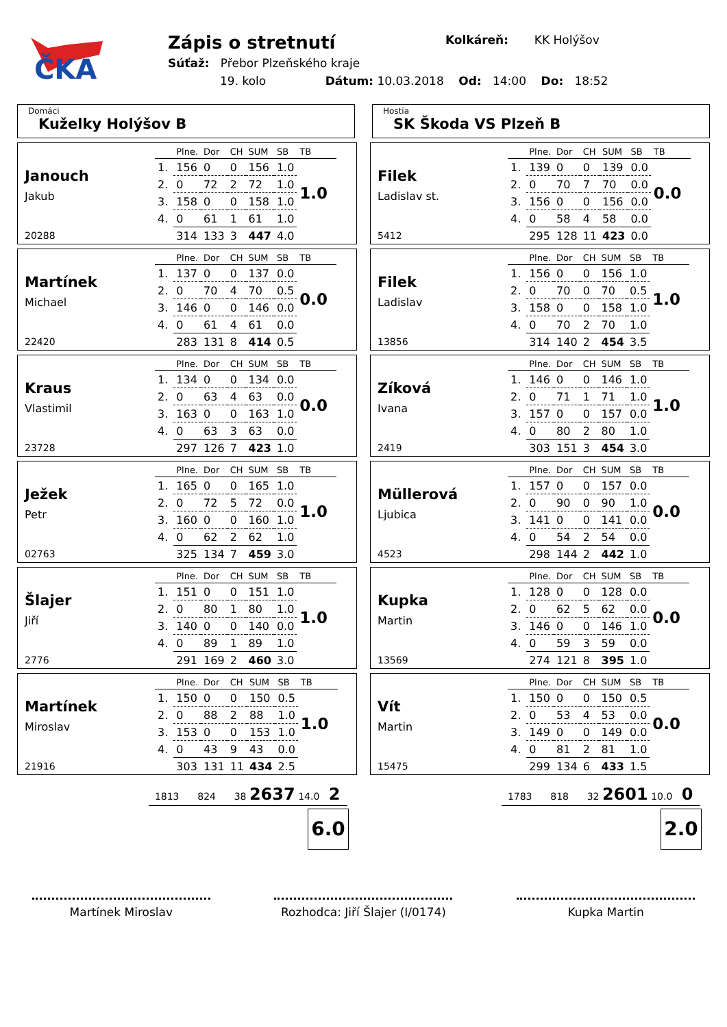ČKA
Zápis o stretnutí
Kolkáreň: KK Holýšov
Súťaž: Přebor Plzeňského kraje
19. kolo Dátum: 10.03.2018 Od: 14:00 Do: 18:52
Domáci
Kuželky Holýšov B
Hostia
SK Škoda VS Plzeň B
Janouch
Jakub
20288
| | Plne. | Dor | CH | SUM | SB | TB |
| --- | --- | --- | --- | --- | --- | --- |
| 1. | 156 | 0 | 0 | 156 | 1.0 | 1.0 |
| 2. | 0 | 72 | 2 | 72 | 1.0 | |
| 3. | 158 | 0 | 0 | 158 | 1.0 | |
| 4. | 0 | 61 | 1 | 61 | 1.0 | |
| | 314 | 133 | 3 | 447 | 4.0 | |
Martínek
Michael
22420
| | Plne. | Dor | CH | SUM | SB | TB |
| --- | --- | --- | --- | --- | --- | --- |
| 1. | 137 | 0 | 0 | 137 | 0.0 | 0.0 |
| 2. | 0 | 70 | 4 | 70 | 0.5 | |
| 3. | 146 | 0 | 0 | 146 | 0.0 | |
| 4. | 0 | 61 | 4 | 61 | 0.0 | |
| | 283 | 131 | 8 | 414 | 0.5 | |
Kraus
Vlastimil
23728
| | Plne. | Dor | CH | SUM | SB | TB |
| --- | --- | --- | --- | --- | --- | --- |
| 1. | 134 | 0 | 0 | 134 | 0.0 | 0.0 |
| 2. | 0 | 63 | 4 | 63 | 0.0 | |
| 3. | 163 | 0 | 0 | 163 | 1.0 | |
| 4. | 0 | 63 | 3 | 63 | 0.0 | |
| | 297 | 126 | 7 | 423 | 1.0 | |
Ježek
Petr
02763
| | Plne. | Dor | CH | SUM | SB | TB |
| --- | --- | --- | --- | --- | --- | --- |
| 1. | 165 | 0 | 0 | 165 | 1.0 | 1.0 |
| 2. | 0 | 72 | 5 | 72 | 0.0 | |
| 3. | 160 | 0 | 0 | 160 | 1.0 | |
| 4. | 0 | 62 | 2 | 62 | 1.0 | |
| | 325 | 134 | 7 | 459 | 3.0 | |
Šlajer
Jiří
2776
| | Plne. | Dor | CH | SUM | SB | TB |
| --- | --- | --- | --- | --- | --- | --- |
| 1. | 151 | 0 | 0 | 151 | 1.0 | 1.0 |
| 2. | 0 | 80 | 1 | 80 | 1.0 | |
| 3. | 140 | 0 | 0 | 140 | 0.0 | |
| 4. | 0 | 89 | 1 | 89 | 1.0 | |
| | 291 | 169 | 2 | 460 | 3.0 | |
Martínek
Miroslav
21916
| | Plne. | Dor | CH | SUM | SB | TB |
| --- | --- | --- | --- | --- | --- | --- |
| 1. | 150 | 0 | 0 | 150 | 0.5 | 1.0 |
| 2. | 0 | 88 | 2 | 88 | 1.0 | |
| 3. | 153 | 0 | 0 | 153 | 1.0 | |
| 4. | 0 | 43 | 9 | 43 | 0.0 | |
| | 303 | 131 | 11 | 434 | 2.5 | |
Filek
Ladislav st.
5412
| | Plne. | Dor | CH | SUM | SB | TB |
| --- | --- | --- | --- | --- | --- | --- |
| 1. | 139 | 0 | 0 | 139 | 0.0 | 0.0 |
| 2. | 0 | 70 | 7 | 70 | 0.0 | |
| 3. | 156 | 0 | 0 | 156 | 0.0 | |
| 4. | 0 | 58 | 4 | 58 | 0.0 | |
| | 295 | 128 | 11 | 423 | 0.0 | |
Filek
Ladislav
13856
| | Plne. | Dor | CH | SUM | SB | TB |
| --- | --- | --- | --- | --- | --- | --- |
| 1. | 156 | 0 | 0 | 156 | 1.0 | 1.0 |
| 2. | 0 | 70 | 0 | 70 | 0.5 | |
| 3. | 158 | 0 | 0 | 158 | 1.0 | |
| 4. | 0 | 70 | 2 | 70 | 1.0 | |
| | 314 | 140 | 2 | 454 | 3.5 | |
Zíková
Ivana
2419
| | Plne. | Dor | CH | SUM | SB | TB |
| --- | --- | --- | --- | --- | --- | --- |
| 1. | 146 | 0 | 0 | 146 | 1.0 | 1.0 |
| 2. | 0 | 71 | 1 | 71 | 1.0 | |
| 3. | 157 | 0 | 0 | 157 | 0.0 | |
| 4. | 0 | 80 | 2 | 80 | 1.0 | |
| | 303 | 151 | 3 | 454 | 3.0 | |
Müllerová
Ljubica
4523
| | Plne. | Dor | CH | SUM | SB | TB |
| --- | --- | --- | --- | --- | --- | --- |
| 1. | 157 | 0 | 0 | 157 | 0.0 | 0.0 |
| 2. | 0 | 90 | 0 | 90 | 1.0 | |
| 3. | 141 | 0 | 0 | 141 | 0.0 | |
| 4. | 0 | 54 | 2 | 54 | 0.0 | |
| | 298 | 144 | 2 | 442 | 1.0 | |
Kupka
Martin
13569
| | Plne. | Dor | CH | SUM | SB | TB |
| --- | --- | --- | --- | --- | --- | --- |
| 1. | 128 | 0 | 0 | 128 | 0.0 | 0.0 |
| 2. | 0 | 62 | 5 | 62 | 0.0 | |
| 3. | 146 | 0 | 0 | 146 | 1.0 | |
| 4. | 0 | 59 | 3 | 59 | 0.0 | |
| | 274 | 121 | 8 | 395 | 1.0 | |
Vít
Martin
15475
| | Plne. | Dor | CH | SUM | SB | TB |
| --- | --- | --- | --- | --- | --- | --- |
| 1. | 150 | 0 | 0 | 150 | 0.5 | 0.0 |
| 2. | 0 | 53 | 4 | 53 | 0.0 | |
| 3. | 149 | 0 | 0 | 149 | 0.0 | |
| 4. | 0 | 81 | 2 | 81 | 1.0 | |
| | 299 | 134 | 6 | 433 | 1.5 | |
1813 824 38 2637 14.0 2
6.0
1783 818 32 2601 10.0 0
2.0
Martínek Miroslav Rozhodca: Jiří Šlajer (I/0174)
Kupka Martin